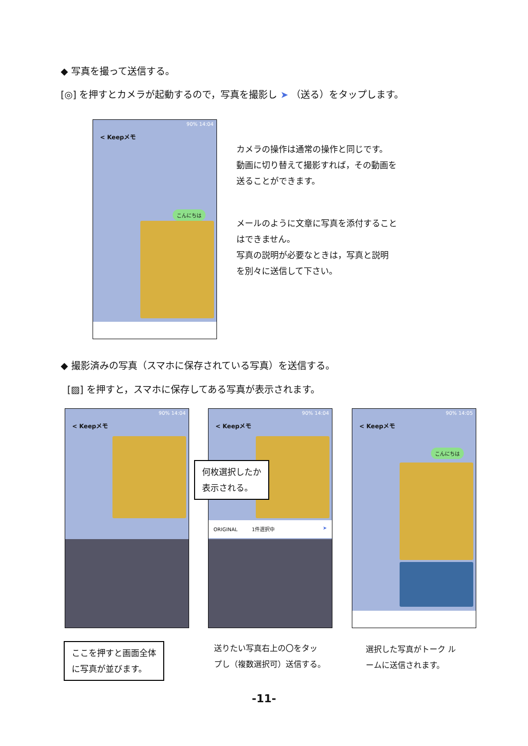◆ 写真を撮って送信する。
[◎] を押すとカメラが起動するので，写真を撮影し ➤ （送る）をタップします。
90% 14:04
< Keepメモ
こんにちは
カメラの操作は通常の操作と同じです。
動画に切り替えて撮影すれば，その動画を
送ることができます。
メールのように文章に写真を添付すること
はできません。
写真の説明が必要なときは，写真と説明
を別々に送信して下さい。
◆ 撮影済みの写真（スマホに保存されている写真）を送信する。
[▨] を押すと，スマホに保存してある写真が表示されます。
90% 14:04
< Keepメモ
90% 14:04
< Keepメモ
ORIGINAL 1件選択中 ➤
90% 14:05
< Keepメモ
こんにちは
何枚選択したか
表示される。
ここを押すと画面全体
に写真が並びます。
送りたい写真右上の〇をタッ
プし（複数選択可）送信する。
選択した写真がトーク ル
ームに送信されます。
-11-